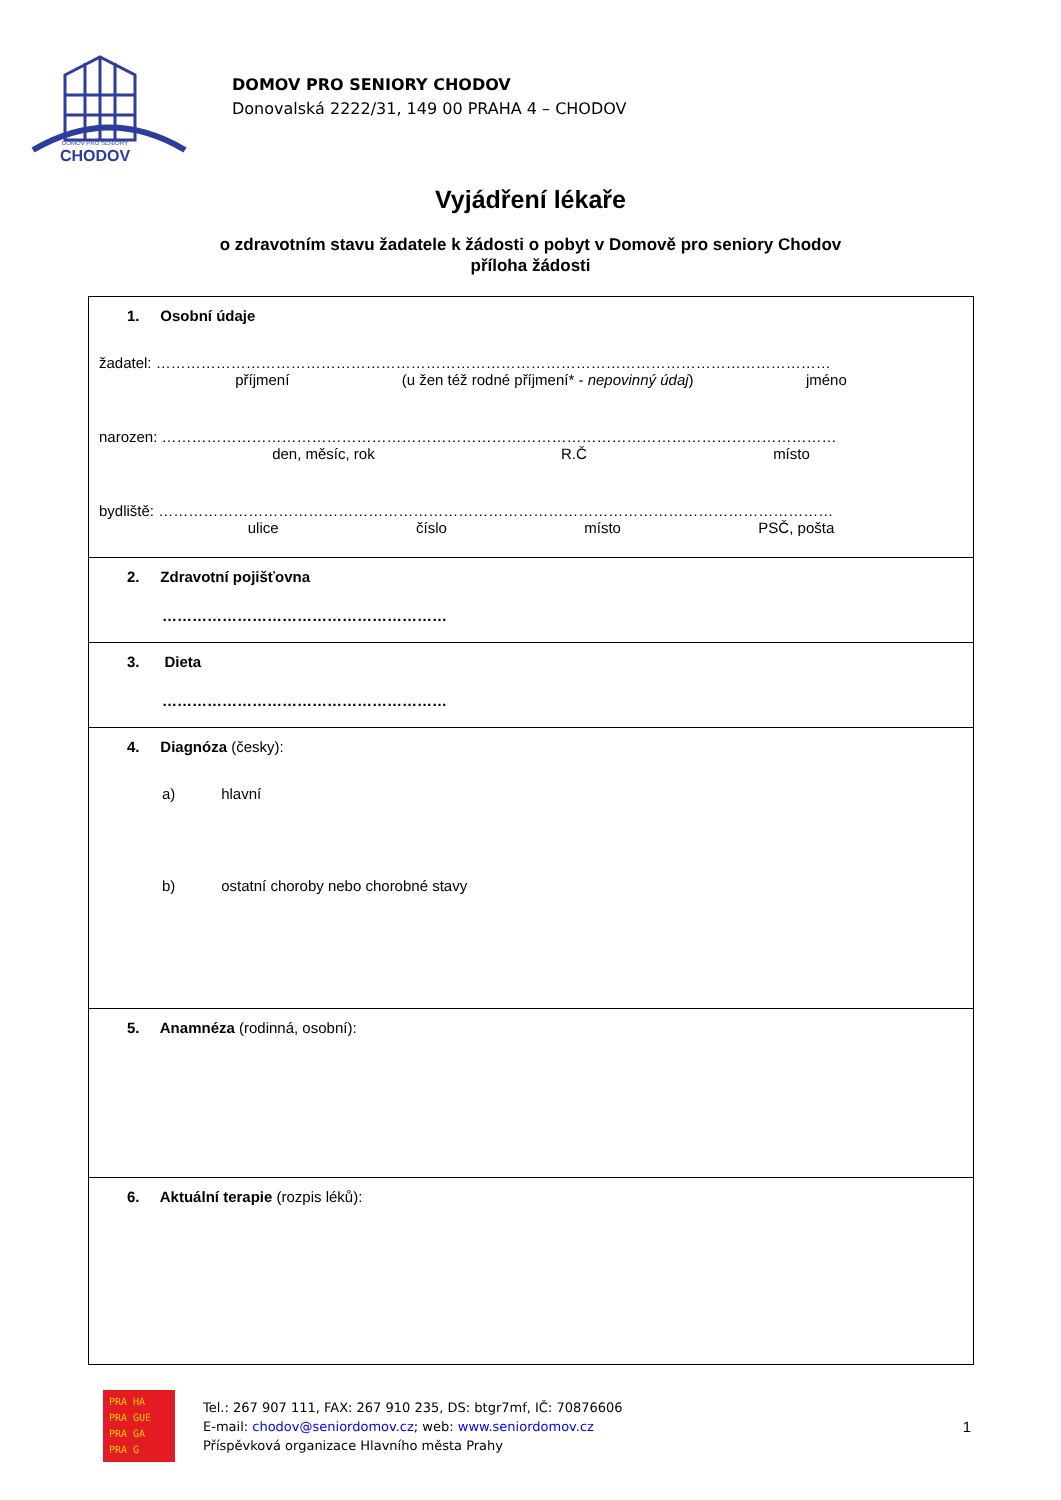DOMOV PRO SENIORY
CHODOV
DOMOV PRO SENIORY CHODOV
Donovalská 2222/31, 149 00 PRAHA 4 – CHODOV
Vyjádření lékaře
o zdravotním stavu žadatele k žádosti o pobyt v Domově pro seniory Chodov
příloha žádosti
1. Osobní údaje
žadatel: ………………………………………………………………………………………………………………………
příjmení (u žen též rodné příjmení* - nepovinný údaj) jméno
narozen: ………………………………………………………………………………………………………………………
den, měsíc, rok R.Č místo
bydliště: ………………………………………………………………………………………………………………………
ulice číslo místo PSČ, pošta
2. Zdravotní pojišťovna
…………………………………………………
3. Dieta
…………………………………………………
4. Diagnóza (česky):
a) hlavní
b) ostatní choroby nebo chorobné stavy
5. Anamnéza (rodinná, osobní):
6. Aktuální terapie (rozpis léků):
PRA HA
PRA GUE
PRA GA
PRA G
Tel.: 267 907 111, FAX: 267 910 235, DS: btgr7mf, IČ: 70876606
E-mail: chodov@seniordomov.cz; web: www.seniordomov.cz
Příspěvková organizace Hlavního města Prahy
1